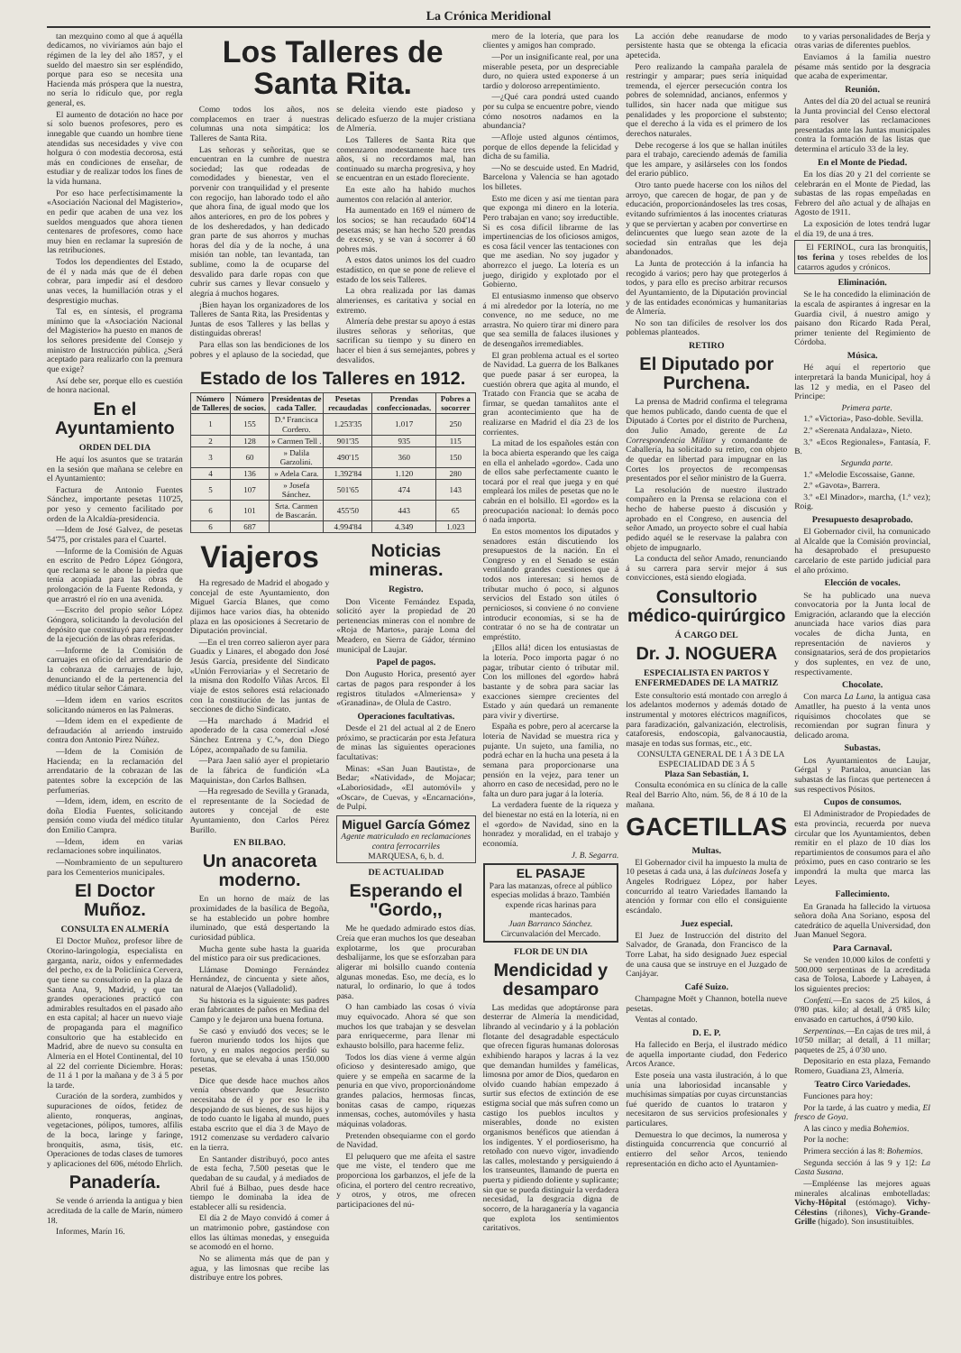La Crónica Meridional
tan mezquino como al que á aquélla dedicamos, no viviríamos aún bajo el régimen de la ley del año 1857, y el sueldo del maestro sin ser espléndido, porque para eso se necesita una Hacienda más próspera que la nuestra, no sería lo ridículo que, por regla general, es.
El aumento de dotación no hace por sí solo buenos profesores, pero es innegable que cuando un hombre tiene atendidas sus necesidades y vive con holgura ó con modestia decorosa, está más en condiciones de enseñar, de estudiar y de realizar todos los fines de la vida humana.
Por eso hace perfectísimamente la «Asociación Nacional del Magisterio», en pedir que acaben de una vez los sueldos menguados que ahora tienen centenares de profesores, como hace muy bien en reclamar la supresión de las retribuciones.
Todos los dependientes del Estado, de él y nada más que de él deben cobrar, para impedir así el desdoro unas veces, la humillación otras y el desprestigio muchas.
Tal es, en síntesis, el programa mínimo que la «Asociación Nacional del Magisterio» ha puesto en manos de los señores presidente del Consejo y ministro de Instrucción pública. ¿Será aceptado para realizarlo con la premura que exige?
Así debe ser, porque ello es cuestión de honra nacional.
En el Ayuntamiento
ORDEN DEL DIA
He aquí los asuntos que se tratarán en la sesión que mañana se celebre en el Ayuntamiento:
Factura de Antonio Fuentes Sánchez, importante pesetas 110'25, por yeso y cemento facilitado por orden de la Alcaldía-presidencia.
—Idem de José Galvez, de pesetas 54'75, por cristales para el Cuartel.
—Informe de la Comisión de Aguas en escrito de Pedro López Góngora, que reclama se le abone la piedra que tenía acopiada para las obras de prolongación de la Fuente Redonda, y que arrastró el río en una avenida.
—Escrito del propio señor López Góngora, solicitando la devolución del depósito que constituyó para responder de la ejecución de las obras referidas.
—Informe de la Comisión de carruajes en oficio del arrendatario de la cobranza de carruajes de lujo, denunciando el de la pertenencia del médico titular señor Cámara.
—Idem idem en varios escritos solicitando números en las Palmeras.
—Idem idem en el expediente de defraudación al arriendo instruido contra don Antonio Pírez Núñez.
—Idem de la Comisión de Hacienda; en la reclamación del arrendatario de la cobrazan de las patentes sobre la excepción de las perfumerías.
—Idem, idem, idem, en escrito de doña Elodia Fuentes, solicitando pensión como viuda del médico titular don Emilio Campra.
—Idem, idem en varias reclamaciones sobre inquilinatos.
—Nombramiento de un sepulturero para los Cementerios municipales.
El Doctor Muñoz.
CONSULTA EN ALMERÍA
El Doctor Muñoz, profesor libre de Otorino-laringología, especialista en garganta, nariz, oídos y enfermedades del pecho, ex de la Policlínica Cervera, que tiene su consultorio en la plaza de Santa Ana, 9, Madrid, y que tan grandes operaciones practicó con admirables resultados en el pasado año en esta capital; al hacer un nuevo viaje de propaganda para el magnífico consultorio que ha establecido en Madrid, abre de nuevo su consulta en Almería en el Hotel Continental, del 10 al 22 del corriente Diciembre. Horas: de 11 á 1 por la mañana y de 3 á 5 por la tarde.
Curación de la sordera, zumbidos y supuraciones de oídos, fetidez de aliento, ronqueras, anginas, vegetaciones, pólipos, tumores, alfilis de la boca, laringe y faringe, bronquitis, asma, tisis, etc. Operaciones de todas clases de tumores y aplicaciones del 606, método Ehrlich.
Panadería.
Se vende ó arrienda la antigua y bien acreditada de la calle de Marín, número 18.
Informes, Marín 16.
Los Talleres de Santa Rita.
Como todos los años, nos complacemos en traer á nuestras columnas una nota simpática: los Talleres de Santa Rita.
Las señoras y señoritas, que se encuentran en la cumbre de nuestra sociedad; las que rodeadas de comodidades y bienestar, ven el porvenir con tranquilidad y el presente con regocijo, han laborado todo el año que ahora fina, de igual modo que los años anteriores, en pro de los pobres y de los desheredados, y han dedicado gran parte de sus ahorros y muchas horas del día y de la noche, á una misión tan noble, tan levantada, tan sublime, como la de ocuparse del desvalido para darle ropas con que cubrir sus carnes y llevar consuelo y alegría á muchos hogares.
¡Bien hayan los organizadores de los Talleres de Santa Rita, las Presidentas y Juntas de esos Talleres y las bellas y distinguidas obreras!
Para ellas son las bendiciones de los pobres y el aplauso de la sociedad, que se deleita viendo este piadoso y delicado esfuerzo de la mujer cristiana de Almería.
Los Talleres de Santa Rita que comenzaron modestamente hace tres años, si no recordamos mal, han continuado su marcha progresiva, y hoy se encuentran en un estado floreciente.
En este año ha habido muchos aumentos con relación al anterior.
Ha aumentado en 169 el número de los socios; se han recaudado 604'14 pesetas más; se han hecho 520 prendas de exceso, y se van á socorrer á 60 pobres más.
A estos datos unimos los del cuadro estadístico, en que se pone de relieve el estado de los seis Talleres.
La obra realizada por las damas almerienses, es caritativa y social en extremo.
Almería debe prestar su apoyo á estas ilustres señoras y señoritas, que sacrifican su tiempo y su dinero en hacer el bien á sus semejantes, pobres y desvalidos.
Estado de los Talleres en 1912.
| Número de Talleres | Número de socios. | Presidentas de cada Taller. | Pesetas recaudadas | Prendas confeccionadas. | Pobres a socorrer |
| --- | --- | --- | --- | --- | --- |
| 1 | 155 | D.ª Francisca Cordero. | 1.253'35 | 1.017 | 250 |
| 2 | 128 | » Carmen Tell . | 901'35 | 935 | 115 |
| 3 | 60 | » Dalila Garzolini. | 490'15 | 360 | 150 |
| 4 | 136 | » Adela Cara. | 1.392'84 | 1.120 | 280 |
| 5 | 107 | » Josefa Sánchez. | 501'65 | 474 | 143 |
| 6 | 101 | Srta. Carmen de Bascarán. | 455'50 | 443 | 65 |
| 6 | 687 | | 4.994'84 | 4.349 | 1.023 |
Viajeros
Ha regresado de Madrid el abogado y concejal de este Ayuntamiento, don Miguel García Blanes, que como dijimos hace varios días, ha obtenido plaza en las oposiciones á Secretario de Diputación provincial.
—En el tren correo salieron ayer para Guadix y Linares, el abogado don José Jesús García, presidente del Sindicato «Unión Ferroviaria» y el Secretario de la misma don Rodolfo Viñas Arcos. El viaje de estos señores está relacionado con la constitución de las juntas de secciones de dicho Sindicato.
—Ha marchado á Madrid el apoderado de la casa comercial «José Sánchez Entrena y C.ª», don Diego López, acompañado de su familia.
—Para Jaen salió ayer el propietario de la fábrica de fundición «La Maquinista», don Carlos Balhsen.
—Ha regresado de Sevilla y Granada, el representante de la Sociedad de autores y concejal de este Ayuntamiento, don Carlos Pérez Burillo.
EN BILBAO.
Un anacoreta moderno.
En un horno de maíz de las proximidades de la basílica de Begoña, se ha establecido un pobre hombre iluminado, que está despertando la curiosidad pública.
Mucha gente sube hasta la guarida del místico para oir sus predicaciones.
Llámase Domingo Fernández Hernández, de cincuenta y siete años, natural de Alaejos (Valladolid).
Su historia es la siguiente: sus padres eran fabricantes de paños en Medina del Campo y le dejaron una buena fortuna.
Se casó y enviudó dos veces; se le fueron muriendo todos los hijos que tuvo, y en malos negocios perdió su fortuna, que se elevaba á unas 150.000 pesetas.
Dice que desde hace muchos años venía observando que Jesucristo necesitaba de él y por eso le iba despojando de sus bienes, de sus hijos y de todo cuanto le ligaba al mundo, pues estaba escrito que el día 3 de Mayo de 1912 comenzase su verdadero calvario en la tierra.
En Santander distribuyó, poco antes de esta fecha, 7.500 pesetas que le quedaban de su caudal, y á mediados de Abril fué á Bilbao, pues desde hace tiempo le dominaba la idea de establecer allí su residencia.
El día 2 de Mayo convidó á comer á un matrimonio pobre, gastándose con ellos las últimas monedas, y enseguida se acomodó en el horno.
No se alimenta más que de pan y agua, y las limosnas que recibe las distribuye entre los pobres.
Noticias mineras.
Registro.
Don Vicente Fernández Espada, solicitó ayer la propiedad de 20 pertenencias mineras con el nombre de «Roja de Martos», paraje Loma del Meadero, en Sierra de Gádor, término municipal de Laujar.
Papel de pagos.
Don Augusto Horica, presentó ayer cartas de pagos para responder á los registros titulados «Almeriensa» y «Granadina», de Olula de Castro.
Operaciones facultativas.
Desde el 21 del actual al 2 de Enero próximo, se practicarán por esta Jefatura de minas las siguientes operaciones facultativas:
Minas: «San Juan Bautista», de Bedar; «Natividad», de Mojacar; «Laboriosidad», «El automóvil» y «Oscar», de Cuevas, y «Encarnación», de Pulpí.
Miguel García Gómez
Agente matriculado en reclamaciones contra ferrocarriles
MARQUESA, 6, b. d.
DE ACTUALIDAD
Esperando el "Gordo,,
Me he quedado admirado estos días. Creía que eran muchos los que deseaban explotarme, los que procuraban desbalijarme, los que se esforzaban para aligerar mi bolsillo cuando contenía algunas monedas. Eso, me decía, es lo natural, lo ordinario, lo que á todos pasa.
O han cambiado las cosas ó vivía muy equivocado. Ahora sé que son muchos los que trabajan y se desvelan para enriquecerme, para llenar mi exhausto bolsillo, para hacerme feliz.
Todos los días viene á verme algún oficioso y desinteresado amigo, que quiere y se empeña en sacarme de la penuria en que vivo, proporcionándome grandes palacios, hermosas fincas, bonitas casas de campo, riquezas inmensas, coches, automóviles y hasta máquinas voladoras.
Pretenden obsequiarme con el gordo de Navidad.
El peluquero que me afeita el sastre que me viste, el tendero que me proporciona los garbanzos, el jefe de la oficina, el portero del centro recreativo, y otros, y otros, me ofrecen participaciones del nú-
mero de la lotería, que para los clientes y amigos han comprado.
—Por un insignificante real, por una miserable peseta, por un despreciable duro, no quiera usted exponerse á un tardío y doloroso arrepentimiento.
—¿Qué cara pondrá usted cuando por su culpa se encuentre pobre, viendo cómo nosotros nadamos en la abundancia?
—Afloje usted algunos céntimos, porque de ellos depende la felicidad y dicha de su familia.
—No se descuide usted. En Madrid, Barcelona y Valencia se han agotado los billetes.
Esto me dicen y así me tientan para que exponga mi dinero en la lotería. Pero trabajan en vano; soy irreductible. Si es cosa difícil librarme de las impertinencias de los oficiosos amigos, es cosa fácil vencer las tentaciones con que me asedian. No soy jugador y aborrezco el juego. La lotería es un juego, dirigido y explotado por el Gobierno.
El entusiasmo inmenso que observo á mi alrededor por la lotería, no me convence, no me seduce, no me arrastra. No quiero tirar mi dinero para que sea semilla de falaces ilusiones y de desengaños irremediables.
El gran problema actual es el sorteo de Navidad. La guerra de los Balkanes que puede pasar á ser europea, la cuestión obrera que agita al mundo, el Tratado con Francia que se acaba de firmar, se quedan tamañitos ante el gran acontecimiento que ha de realizarse en Madrid el día 23 de los corrientes.
La mitad de los españoles están con la boca abierta esperando que les caiga en ella el anhelado «gordo». Cada uno de ellos sabe perfectamente cuanto le tocará por el real que juega y en qué empleará los miles de pesetas que no le cabrán en el bolsillo. El «gordo» es la preocupación nacional: lo demás poco ó nada importa.
En estos momentos los diputados y senadores están discutiendo los presupuestos de la nación. En el Congreso y en el Senado se están ventilando grandes cuestiones que á todos nos interesan: si hemos de tributar mucho ó poco, si algunos servicios del Estado son útiles ó perniciosos, si conviene ó no conviene introducir economías, si se ha de contratar ó no se ha de contratar un empréstito.
¡Ellos allá! dicen los entusiastas de la lotería. Poco importa pagar ó no pagar, tributar ciento ó tributar mil. Con los millones del «gordo» habrá bastante y de sobra para saciar las exacciones siempre crecientes del Estado y aún quedará un remanente para vivir y divertirse.
España es pobre, pero al acercarse la lotería de Navidad se muestra rica y pujante. Un sujeto, una familia, no podrá echar en la hucha una peseta á la semana para proporcionarse una pensión en la vejez, para tener un ahorro en caso de necesidad, pero no le falta un duro para jugar á la lotería.
La verdadera fuente de la riqueza y del bienestar no está en la lotería, ni en el «gordo» de Navidad, sino en la honradez y moralidad, en el trabajo y economía.
J. B. Segarra.
EL PASAJE
Para las matanzas, ofrece al público especias molidas á brazo. También expende ricas harinas para mantecados.
Juan Barranco Sánchez.
Circunvalación del Mercado.
FLOR DE UN DIA
Mendicidad y desamparo
Las medidas que adoptáronse para desterrar de Almería la mendicidad, librando al vecindario y á la población flotante del desagradable espectáculo que ofrecen figuras humanas dolorosas exhibiendo harapos y lacras á la vez que demandan humildes y famélicas, limosna por amor de Dios, quedaron en olvido cuando habían empezado á surtir sus efectos de extinción de ese estigma social que más sufren como un castigo los pueblos incultos y miserables, donde no existen organismos benéficos que atiendan á los indigentes. Y el pordioserismo, ha retoñado con nuevo vigor, invadiendo las calles, molestando y persiguiendo á los transeuntes, llamando de puerta en puerta y pidiendo doliente y suplicante; sin que se pueda distinguir la verdadera necesidad, la desgracia digna de socorro, de la haraganería y la vagancia que explota los sentimientos caritativos.
La acción debe reanudarse de modo persistente hasta que se obtenga la eficacia apetecida.
Pero realizando la campaña paralela de restringir y amparar; pues sería iniquidad tremenda, el ejercer persecución contra los pobres de solemnidad, ancianos, enfermos y tullidos, sin hacer nada que mitigue sus penalidades y les proporcione el substento; que el derecho á la vida es el primero de los derechos naturales.
Debe recogerse á los que se hallan inútiles para el trabajo, careciendo además de familia que les ampare, y asilárseles con los fondos del erario público.
Otro tanto puede hacerse con los niños del arroyo, que carecen de hogar, de pan y de educación, proporcionándoseles las tres cosas, evitando sufrimientos á las inocentes criaturas y que se perviertan y acaben por convertirse en delincuentes que luego sean azote de la sociedad sin entrañas que les deja abandonados.
La Junta de protección á la infancia ha recogido á varios; pero hay que protegerlos á todos, y para ello es preciso arbitrar recursos del Ayuntamiento, de la Diputación provincial y de las entidades económicas y humanitarias de Almería.
No son tan difíciles de resolver los dos poblemas planteados.
RETIRO
El Diputado por Purchena.
La prensa de Madrid confirma el telegrama que hemos publicado, dando cuenta de que el Diputado á Cortes por el distrito de Purchena, don Julio Amado, gerente de La Correspondencia Militar y comandante de Caballería, ha solicitado su retiro, con objeto de quedar en libertad para impugnar en las Cortes los proyectos de recompensas presentados por el señor ministro de la Guerra.
La resolución de nuestro ilustrado compañero en la Prensa se relaciona con el hecho de haberse puesto á discusión y aprobado en el Congreso, en ausencia del señor Amado, un proyecto sobre el cual había pedido aquél se le reservase la palabra con objeto de impugnarlo.
La conducta del señor Amado, renunciando á su carrera para servir mejor á sus convicciones, está siendo elogiada.
Consultorio médico-quirúrgico
Á CARGO DEL
Dr. J. NOGUERA
ESPECIALISTA EN PARTOS Y ENFERMEDADES DE LA MATRIZ
Este consultorio está montado con arreglo á los adelantos modernos y además dotado de instrumental y motores eléctricos magníficos, para faradización, galvanización, electrolisis, cataforesis, endoscopia, galvanocaustia, masaje en todas sus formas, etc., etc.
CONSULTA GENERAL DE 1 Á 3 DE LA ESPECIALIDAD DE 3 Á 5
Plaza San Sebastián, 1.
Consulta económica en su clínica de la calle Real del Barrio Alto, núm. 56, de 8 á 10 de la mañana.
GACETILLAS
Multas.
El Gobernador civil ha impuesto la multa de 10 pesetas á cada una, á las dulcineas Josefa y Angeles Rodriguez López, por haber concurrido al teatro Variedades llamando la atención y formar con ello el consiguiente escándalo.
Juez especial.
El Juez de Instrucción del distrito del Salvador, de Granada, don Francisco de la Torre Labat, ha sido designado Juez especial de una causa que se instruye en el Juzgado de Canjáyar.
Café Suizo.
Champagne Moët y Channon, botella nueve pesetas.
Ventas al contado.
D. E. P.
Ha fallecido en Berja, el ilustrado médico de aquella importante ciudad, don Federico Arcos Arance.
Este poseía una vasta ilustración, á lo que unía una laboriosidad incansable y muchísimas simpatías por cuyas circunstancias fué querido de cuantos lo trataron y necesitaron de sus servicios profesionales y particulares.
Demuestra lo que decimos, la numerosa y distinguida concurrencia que concurrió al entierro del señor Arcos, teniendo representación en dicho acto el Ayuntamien-
to y varias personalidades de Berja y otras varias de diferentes pueblos.
Enviamos á la familia nuestro pésame más sentido por la desgracia que acaba de experimentar.
Reunión.
Antes del día 20 del actual se reunirá la Junta provincial del Censo electoral para resolver las reclamaciones presentadas ante las Juntas municipales contra la formación de las listas que determina el artículo 33 de la ley.
En el Monte de Piedad.
En los días 20 y 21 del corriente se celebrarán en el Monte de Piedad, las subastas de las ropas empeñadas en Febrero del año actual y de alhajas en Agosto de 1911.
La exposición de lotes tendrá lugar el día 19, de una á tres.
El FERINOL, cura las bronquitis, tos ferina y toses rebeldes de los catarros agudos y crónicos.
Eliminación.
Se le ha concedido la eliminación de la escala de aspirantes á ingresar en la Guardia civil, á nuestro amigo y paisano don Ricardo Rada Peral, primer teniente del Regimiento de Córdoba.
Música.
Hé aquí el repertorio que interpretará la banda Municipal, hoy á las 12 y media, en el Paseo del Principe:
Primera parte.
1.º «Victoria», Paso-doble. Sevilla.
2.º «Serenata Andalaza», Nieto.
3.º «Ecos Regionales», Fantasía, F. B.
Segunda parte.
1.º «Melodie Escossaise, Ganne.
2.º «Gavota», Barrera.
3.º «El Minador», marcha, (1.ª vez); Roig.
Presupuesto desaprobado.
El Gobernador civil, ha comunicado al Alcalde que la Comisión provincial, ha desaprobado el presupuesto carcelario de este partido judicial para el año próximo.
Elección de vocales.
Se ha publicado una nueva convocatoria por la Junta local de Emigración, aclarando que la elección anunciada hace varios días para vocales de dicha Junta, en representación de navieros y consignatarios, será de dos propietarios y dos suplentes, en vez de uno, respectivamente.
Chocolate.
Con marca La Luna, la antigua casa Amatller, ha puesto á la venta unos riquísimos chocolates que se recomiendan por sugran finura y delicado aroma.
Subastas.
Los Ayuntamientos de Laujar, Gérgal y Partaloa, anuncian las subastas de las fincas que pertenecen á sus respectivos Pósitos.
Cupos de consumos.
El Administrador de Propiedades de esta provincia, recuerda por nueva circular que los Ayuntamientos, deben remitir en el plazo de 10 días los repartimientos de consumos para el año próximo, pues en caso contrario se les impondrá la multa que marca las Leyes.
Fallecimiento.
En Granada ha fallecido la virtuosa señora doña Ana Soriano, esposa del catedrático de aquella Universidad, don Juan Manuel Segora.
Para Carnaval.
Se venden 10.000 kilos de confetti y 500.000 serpentinas de la acreditada casa de Tolosa, Laborde y Labayen, á los siguientes precios:
Confetti.—En sacos de 25 kilos, á 0'80 ptas. kilo; al detall, á 0'85 kilo; envasado en cartuchos, á 0'90 kilo.
Serpentinas.—En cajas de tres mil, á 10'50 millar; al detall, á 11 millar; paquetes de 25, á 0'30 uno.
Depositario en esta plaza, Fernando Romero, Guadiana 23, Almería.
Teatro Circo Variedades.
Funciones para hoy:
Por la tarde, á las cuatro y media, El fresco de Goya.
A las cinco y media Bohemios.
Por la noche:
Primera sección á las 8: Bohemios.
Segunda sección á las 9 y 1|2: La Casta Susana.
—Empléense las mejores aguas minerales alcalinas embotelladas: Vichy-Hôpital (estómago). Vichy-Célestins (riñones), Vichy-Grande-Grille (hígado). Son insustituibles.